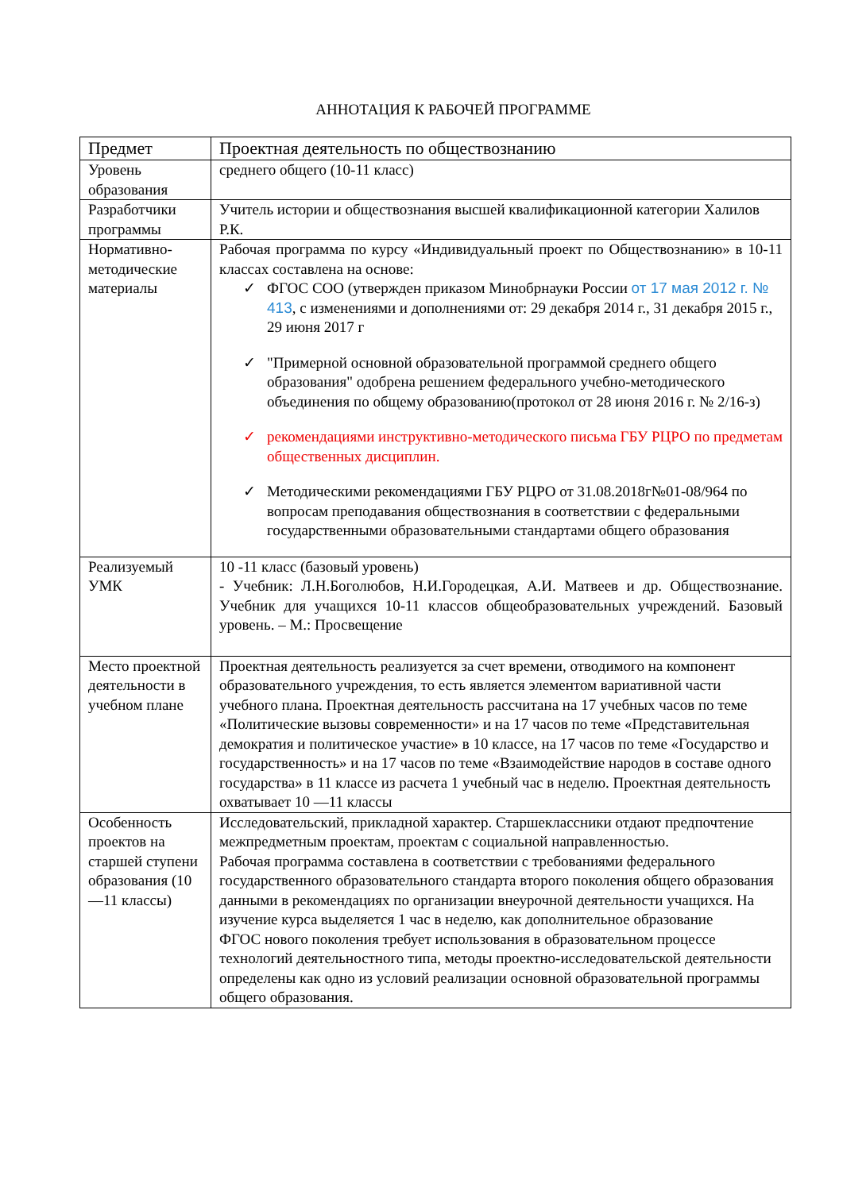АННОТАЦИЯ К РАБОЧЕЙ ПРОГРАММЕ
| Предмет | Проектная деятельность по обществознанию |
| Уровень образования | среднего общего (10-11 класс) |
| Разработчики программы | Учитель истории и обществознания высшей квалификационной категории Халилов Р.К. |
| Нормативно-методические материалы | Рабочая программа по курсу «Индивидуальный проект по Обществознанию» в 10-11 классах составлена на основе: ✓ ФГОС СОО (утвержден приказом Минобрнауки России от 17 мая 2012 г. № 413 , с изменениями и дополнениями от: 29 декабря 2014 г., 31 декабря 2015 г., 29 июня 2017 г ✓ "Примерной основной образовательной программой среднего общего образования" одобрена решением федерального учебно-методического объединения по общему образованию(протокол от 28 июня 2016 г. № 2/16-з) ✓ рекомендациями инструктивно-методического письма ГБУ РЦРО по предметам общественных дисциплин. ✓ Методическими рекомендациями ГБУ РЦРО от 31.08.2018г№01-08/964 по вопросам преподавания обществознания в соответствии с федеральными государственными образовательными стандартами общего образования |
| Реализуемый УМК | 10 -11 класс (базовый уровень) - Учебник: Л.Н.Боголюбов, Н.И.Городецкая, А.И. Матвеев и др. Обществознание. Учебник для учащихся 10-11 классов общеобразовательных учреждений. Базовый уровень. – М.: Просвещение |
| Место проектной деятельности в учебном плане | Проектная деятельность реализуется за счет времени, отводимого на компонент образовательного учреждения, то есть является элементом вариативной части учебного плана. Проектная деятельность рассчитана на 17 учебных часов по теме «Политические вызовы современности» и на 17 часов по теме «Представительная демократия и политическое участие» в 10 классе, на 17 часов по теме «Государство и государственность» и на 17 часов по теме «Взаимодействие народов в составе одного государства» в 11 классе из расчета 1 учебный час в неделю. Проектная деятельность охватывает 10 —11 классы |
| Особенность проектов на старшей ступени образования (10—11 классы) | Исследовательский, прикладной характер. Старшеклассники отдают предпочтение межпредметным проектам, проектам с социальной направленностью. Рабочая программа составлена в соответствии с требованиями федерального государственного образовательного стандарта второго поколения общего образования данными в рекомендациях по организации внеурочной деятельности учащихся. На изучение курса выделяется 1 час в неделю, как дополнительное образование ФГОС нового поколения требует использования в образовательном процессе технологий деятельностного типа, методы проектно-исследовательской деятельности определены как одно из условий реализации основной образовательной программы общего образования. |